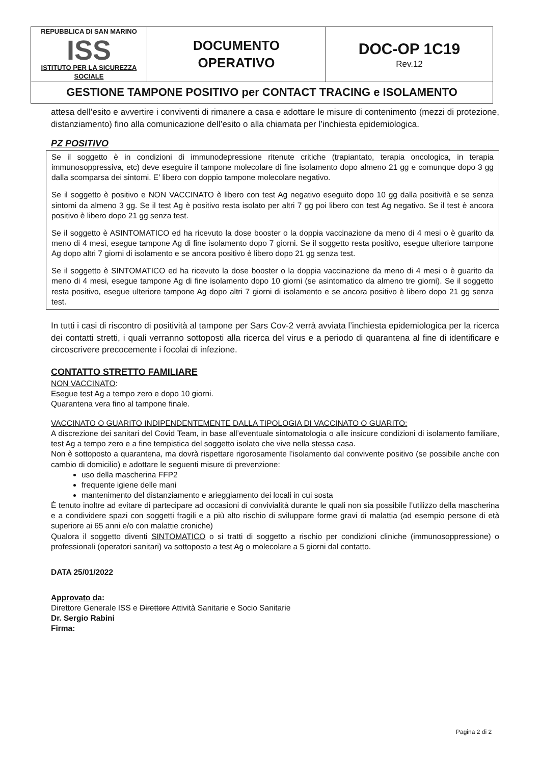| REPUBBLICA DI SAN MARINO ISS ISTITUTO PER LA SICUREZZA SOCIALE | DOCUMENTO OPERATIVO | DOC-OP 1C19 Rev.12 |
| GESTIONE TAMPONE POSITIVO per CONTACT TRACING e ISOLAMENTO | | |
attesa dell’esito e avvertire i conviventi di rimanere a casa e adottare le misure di contenimento (mezzi di protezione, distanziamento) fino alla comunicazione dell’esito o alla chiamata per l’inchiesta epidemiologica.
PZ POSITIVO
Se il soggetto è in condizioni di immunodepressione ritenute critiche (trapiantato, terapia oncologica, in terapia immunosoppressiva, etc) deve eseguire il tampone molecolare di fine isolamento dopo almeno 21 gg e comunque dopo 3 gg dalla scomparsa dei sintomi. E’ libero con doppio tampone molecolare negativo.
Se il soggetto è positivo e NON VACCINATO è libero con test Ag negativo eseguito dopo 10 gg dalla positività e se senza sintomi da almeno 3 gg. Se il test Ag è positivo resta isolato per altri 7 gg poi libero con test Ag negativo. Se il test è ancora positivo è libero dopo 21 gg senza test.
Se il soggetto è ASINTOMATICO ed ha ricevuto la dose booster o la doppia vaccinazione da meno di 4 mesi o è guarito da meno di 4 mesi, esegue tampone Ag di fine isolamento dopo 7 giorni. Se il soggetto resta positivo, esegue ulteriore tampone Ag dopo altri 7 giorni di isolamento e se ancora positivo è libero dopo 21 gg senza test.
Se il soggetto è SINTOMATICO ed ha ricevuto la dose booster o la doppia vaccinazione da meno di 4 mesi o è guarito da meno di 4 mesi, esegue tampone Ag di fine isolamento dopo 10 giorni (se asintomatico da almeno tre giorni). Se il soggetto resta positivo, esegue ulteriore tampone Ag dopo altri 7 giorni di isolamento e se ancora positivo è libero dopo 21 gg senza test.
In tutti i casi di riscontro di positività al tampone per Sars Cov-2 verrà avviata l’inchiesta epidemiologica per la ricerca dei contatti stretti, i quali verranno sottoposti alla ricerca del virus e a periodo di quarantena al fine di identificare e circoscrivere precocemente i focolai di infezione.
CONTATTO STRETTO FAMILIARE
NON VACCINATO:
Esegue test Ag a tempo zero e dopo 10 giorni.
Quarantena vera fino al tampone finale.
VACCINATO O GUARITO INDIPENDENTEMENTE DALLA TIPOLOGIA DI VACCINATO O GUARITO:
A discrezione dei sanitari del Covid Team, in base all’eventuale sintomatologia o alle insicure condizioni di isolamento familiare, test Ag a tempo zero e a fine tempistica del soggetto isolato che vive nella stessa casa.
Non è sottoposto a quarantena, ma dovrà rispettare rigorosamente l’isolamento dal convivente positivo (se possibile anche con cambio di domicilio) e adottare le seguenti misure di prevenzione:
uso della mascherina FFP2
frequente igiene delle mani
mantenimento del distanziamento e arieggiamento dei locali in cui sosta
È tenuto inoltre ad evitare di partecipare ad occasioni di convivialità durante le quali non sia possibile l’utilizzo della mascherina e a condividere spazi con soggetti fragili e a più alto rischio di sviluppare forme gravi di malattia (ad esempio persone di età superiore ai 65 anni e/o con malattie croniche)
Qualora il soggetto diventi SINTOMATICO o si tratti di soggetto a rischio per condizioni cliniche (immunosoppressione) o professionali (operatori sanitari) va sottoposto a test Ag o molecolare a 5 giorni dal contatto.
DATA 25/01/2022
Approvato da:
Direttore Generale ISS e Direttore Attività Sanitarie e Socio Sanitarie
Dr. Sergio Rabini
Firma:
Pagina 2 di 2